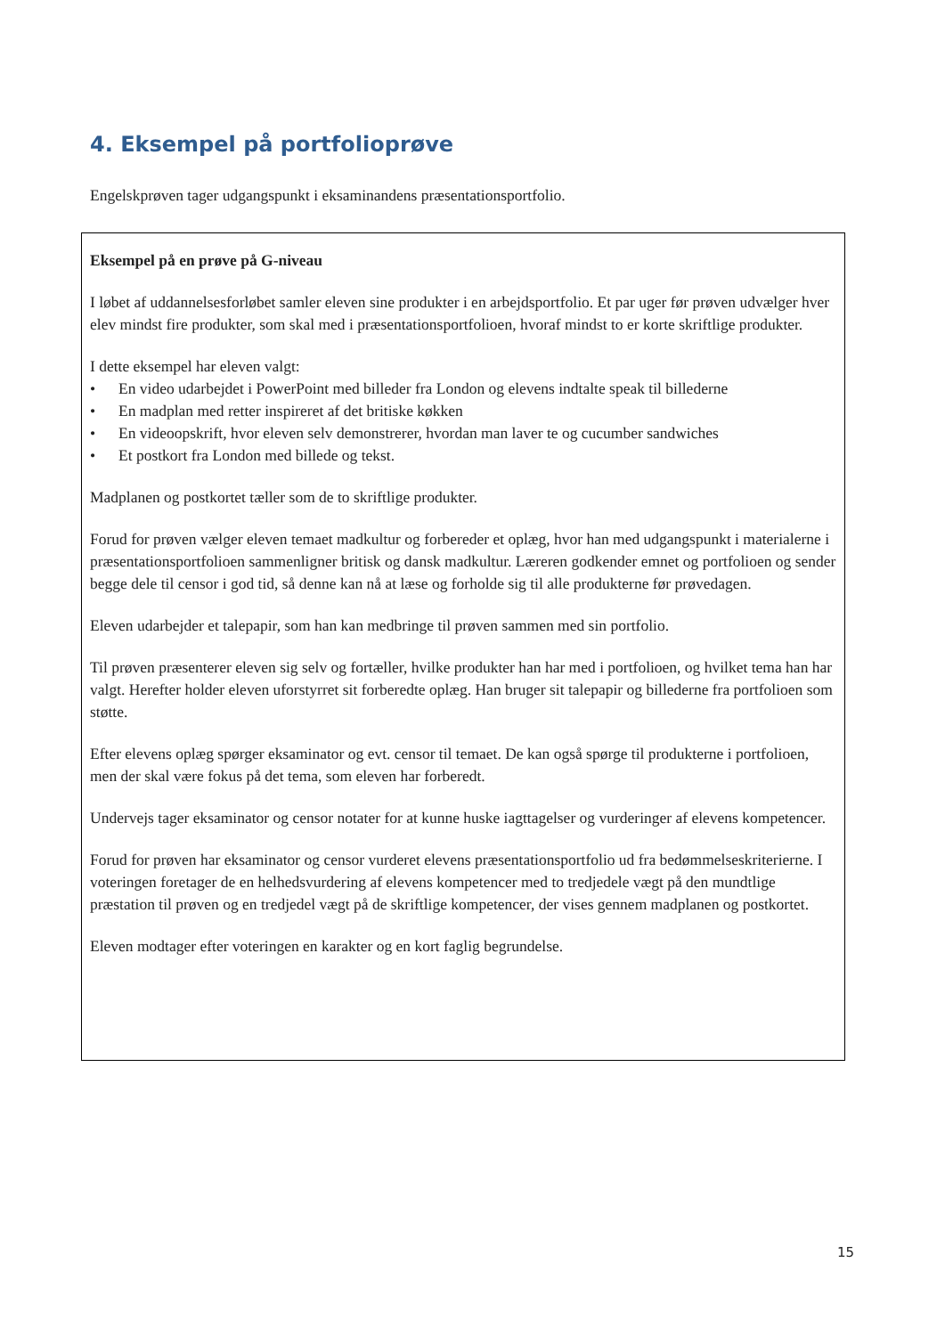4. Eksempel på portfolioprøve
Engelskprøven tager udgangspunkt i eksaminandens præsentationsportfolio.
Eksempel på en prøve på G-niveau
I løbet af uddannelsesforløbet samler eleven sine produkter i en arbejdsportfolio. Et par uger før prøven udvælger hver elev mindst fire produkter, som skal med i præsentationsportfolioen, hvoraf mindst to er korte skriftlige produkter.
I dette eksempel har eleven valgt:
• En video udarbejdet i PowerPoint med billeder fra London og elevens indtalte speak til billederne
• En madplan med retter inspireret af det britiske køkken
• En videoopskrift, hvor eleven selv demonstrerer, hvordan man laver te og cucumber sandwiches
• Et postkort fra London med billede og tekst.
Madplanen og postkortet tæller som de to skriftlige produkter.
Forud for prøven vælger eleven temaet madkultur og forbereder et oplæg, hvor han med udgangspunkt i materialerne i præsentationsportfolioen sammenligner britisk og dansk madkultur. Læreren godkender emnet og portfolioen og sender begge dele til censor i god tid, så denne kan nå at læse og forholde sig til alle produkterne før prøvedagen.
Eleven udarbejder et talepapir, som han kan medbringe til prøven sammen med sin portfolio.
Til prøven præsenterer eleven sig selv og fortæller, hvilke produkter han har med i portfolioen, og hvilket tema han har valgt. Herefter holder eleven uforstyrret sit forberedte oplæg. Han bruger sit talepapir og billederne fra portfolioen som støtte.
Efter elevens oplæg spørger eksaminator og evt. censor til temaet. De kan også spørge til produkterne i portfolioen, men der skal være fokus på det tema, som eleven har forberedt.
Undervejs tager eksaminator og censor notater for at kunne huske iagttagelser og vurderinger af elevens kompetencer.
Forud for prøven har eksaminator og censor vurderet elevens præsentationsportfolio ud fra bedømmelseskriterierne. I voteringen foretager de en helhedsvurdering af elevens kompetencer med to tredjedele vægt på den mundtlige præstation til prøven og en tredjedel vægt på de skriftlige kompetencer, der vises gennem madplanen og postkortet.
Eleven modtager efter voteringen en karakter og en kort faglig begrundelse.
15